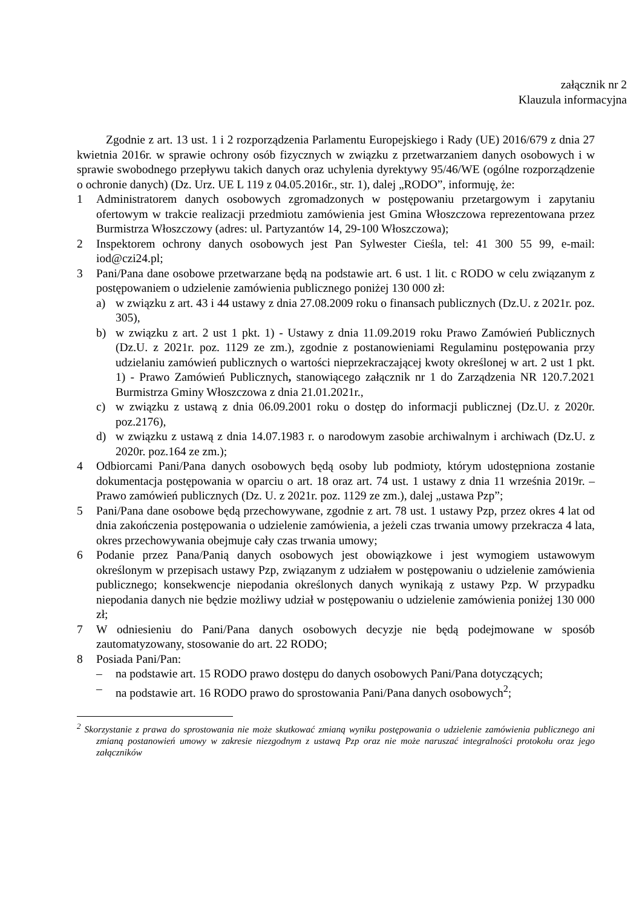załącznik nr 2
Klauzula informacyjna
Zgodnie z art. 13 ust. 1 i 2 rozporządzenia Parlamentu Europejskiego i Rady (UE) 2016/679 z dnia 27 kwietnia 2016r. w sprawie ochrony osób fizycznych w związku z przetwarzaniem danych osobowych i w sprawie swobodnego przepływu takich danych oraz uchylenia dyrektywy 95/46/WE (ogólne rozporządzenie o ochronie danych) (Dz. Urz. UE L 119 z 04.05.2016r., str. 1), dalej „RODO”, informuję, że:
1 Administratorem danych osobowych zgromadzonych w postępowaniu przetargowym i zapytaniu ofertowym w trakcie realizacji przedmiotu zamówienia jest Gmina Włoszczowa reprezentowana przez Burmistrza Włoszczowy (adres: ul. Partyzantów 14, 29-100 Włoszczowa);
2 Inspektorem ochrony danych osobowych jest Pan Sylwester Cieśla, tel: 41 300 55 99, e-mail: iod@czi24.pl;
3 Pani/Pana dane osobowe przetwarzane będą na podstawie art. 6 ust. 1 lit. c RODO w celu związanym z postępowaniem o udzielenie zamówienia publicznego poniżej 130 000 zł:
a) w związku z art. 43 i 44 ustawy z dnia 27.08.2009 roku o finansach publicznych (Dz.U. z 2021r. poz. 305),
b) w związku z art. 2 ust 1 pkt. 1) - Ustawy z dnia 11.09.2019 roku Prawo Zamówień Publicznych (Dz.U. z 2021r. poz. 1129 ze zm.), zgodnie z postanowieniami Regulaminu postępowania przy udzielaniu zamówień publicznych o wartości nieprzekraczającej kwoty określonej w art. 2 ust 1 pkt. 1) - Prawo Zamówień Publicznych, stanowiącego załącznik nr 1 do Zarządzenia NR 120.7.2021 Burmistrza Gminy Włoszczowa z dnia 21.01.2021r.,
c) w związku z ustawą z dnia 06.09.2001 roku o dostęp do informacji publicznej (Dz.U. z 2020r. poz.2176),
d) w związku z ustawą z dnia 14.07.1983 r. o narodowym zasobie archiwalnym i archiwach (Dz.U. z 2020r. poz.164 ze zm.);
4 Odbiorcami Pani/Pana danych osobowych będą osoby lub podmioty, którym udostępniona zostanie dokumentacja postępowania w oparciu o art. 18 oraz art. 74 ust. 1 ustawy z dnia 11 września 2019r. – Prawo zamówień publicznych (Dz. U. z 2021r. poz. 1129 ze zm.), dalej „ustawa Pzp”;
5 Pani/Pana dane osobowe będą przechowywane, zgodnie z art. 78 ust. 1 ustawy Pzp, przez okres 4 lat od dnia zakończenia postępowania o udzielenie zamówienia, a jeżeli czas trwania umowy przekracza 4 lata, okres przechowywania obejmuje cały czas trwania umowy;
6 Podanie przez Pana/Panią danych osobowych jest obowiązkowe i jest wymogiem ustawowym określonym w przepisach ustawy Pzp, związanym z udziałem w postępowaniu o udzielenie zamówienia publicznego; konsekwencje niepodania określonych danych wynikają z ustawy Pzp. W przypadku niepodania danych nie będzie możliwy udział w postępowaniu o udzielenie zamówienia poniżej 130 000 zł;
7 W odniesieniu do Pani/Pana danych osobowych decyzje nie będą podejmowane w sposób zautomatyzowany, stosowanie do art. 22 RODO;
8 Posiada Pani/Pan:
– na podstawie art. 15 RODO prawo dostępu do danych osobowych Pani/Pana dotyczących;
– na podstawie art. 16 RODO prawo do sprostowania Pani/Pana danych osobowych<sup>2</sup>;
<sup>2</sup> Skorzystanie z prawa do sprostowania nie może skutkować zmianą wyniku postępowania o udzielenie zamówienia publicznego ani zmianą postanowień umowy w zakresie niezgodnym z ustawą Pzp oraz nie może naruszać integralności protokołu oraz jego załączników